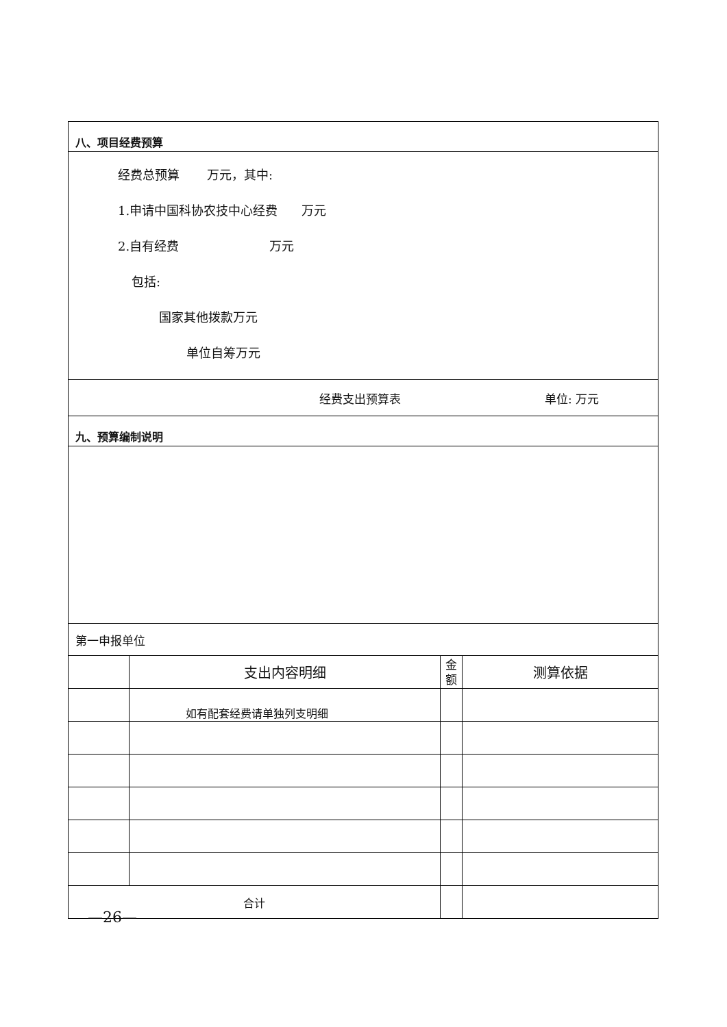| 八、项目经费预算 | | | |
| 经费总预算 万元，其中: 1.申请中国科协农技中心经费 万元 2.自有经费 万元 包括: 国家其他拨款万元 单位自筹万元 | | | |
| 经费支出预算表 单位: 万元 | | | |
| 九、预算编制说明 | | | |
| 第一申报单位 | | | |
| | 支出内容明细 | 金 额 | 测算依据 |
| | 如有配套经费请单独列支明细 | | |
| 合计 | | | |
—26—